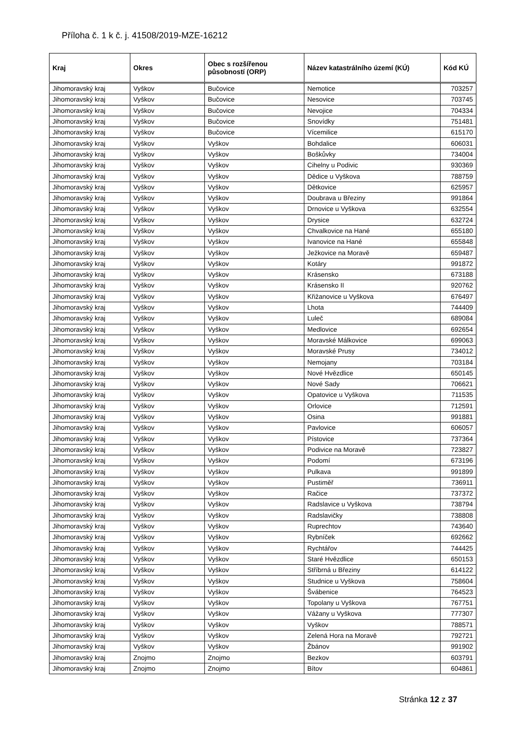Příloha č. 1 k č. j. 41508/2019-MZE-16212
| Kraj | Okres | Obec s rozšířenou působností (ORP) | Název katastrálního území (KÚ) | Kód KÚ |
| --- | --- | --- | --- | --- |
| Jihomoravský kraj | Vyškov | Bučovice | Nemotice | 703257 |
| Jihomoravský kraj | Vyškov | Bučovice | Nesovice | 703745 |
| Jihomoravský kraj | Vyškov | Bučovice | Nevojice | 704334 |
| Jihomoravský kraj | Vyškov | Bučovice | Snovídky | 751481 |
| Jihomoravský kraj | Vyškov | Bučovice | Vícemilice | 615170 |
| Jihomoravský kraj | Vyškov | Vyškov | Bohdalice | 606031 |
| Jihomoravský kraj | Vyškov | Vyškov | Boškůvky | 734004 |
| Jihomoravský kraj | Vyškov | Vyškov | Cihelny u Podivic | 930369 |
| Jihomoravský kraj | Vyškov | Vyškov | Dědice u Vyškova | 788759 |
| Jihomoravský kraj | Vyškov | Vyškov | Dětkovice | 625957 |
| Jihomoravský kraj | Vyškov | Vyškov | Doubrava u Březiny | 991864 |
| Jihomoravský kraj | Vyškov | Vyškov | Drnovice u Vyškova | 632554 |
| Jihomoravský kraj | Vyškov | Vyškov | Drysice | 632724 |
| Jihomoravský kraj | Vyškov | Vyškov | Chvalkovice na Hané | 655180 |
| Jihomoravský kraj | Vyškov | Vyškov | Ivanovice na Hané | 655848 |
| Jihomoravský kraj | Vyškov | Vyškov | Ježkovice na Moravě | 659487 |
| Jihomoravský kraj | Vyškov | Vyškov | Kotáry | 991872 |
| Jihomoravský kraj | Vyškov | Vyškov | Krásensko | 673188 |
| Jihomoravský kraj | Vyškov | Vyškov | Krásensko II | 920762 |
| Jihomoravský kraj | Vyškov | Vyškov | Křižanovice u Vyškova | 676497 |
| Jihomoravský kraj | Vyškov | Vyškov | Lhota | 744409 |
| Jihomoravský kraj | Vyškov | Vyškov | Luleč | 689084 |
| Jihomoravský kraj | Vyškov | Vyškov | Medlovice | 692654 |
| Jihomoravský kraj | Vyškov | Vyškov | Moravské Málkovice | 699063 |
| Jihomoravský kraj | Vyškov | Vyškov | Moravské Prusy | 734012 |
| Jihomoravský kraj | Vyškov | Vyškov | Nemojany | 703184 |
| Jihomoravský kraj | Vyškov | Vyškov | Nové Hvězdlice | 650145 |
| Jihomoravský kraj | Vyškov | Vyškov | Nové Sady | 706621 |
| Jihomoravský kraj | Vyškov | Vyškov | Opatovice u Vyškova | 711535 |
| Jihomoravský kraj | Vyškov | Vyškov | Orlovice | 712591 |
| Jihomoravský kraj | Vyškov | Vyškov | Osina | 991881 |
| Jihomoravský kraj | Vyškov | Vyškov | Pavlovice | 606057 |
| Jihomoravský kraj | Vyškov | Vyškov | Pístovice | 737364 |
| Jihomoravský kraj | Vyškov | Vyškov | Podivice na Moravě | 723827 |
| Jihomoravský kraj | Vyškov | Vyškov | Podomí | 673196 |
| Jihomoravský kraj | Vyškov | Vyškov | Pulkava | 991899 |
| Jihomoravský kraj | Vyškov | Vyškov | Pustiměř | 736911 |
| Jihomoravský kraj | Vyškov | Vyškov | Račice | 737372 |
| Jihomoravský kraj | Vyškov | Vyškov | Radslavice u Vyškova | 738794 |
| Jihomoravský kraj | Vyškov | Vyškov | Radslavičky | 738808 |
| Jihomoravský kraj | Vyškov | Vyškov | Ruprechtov | 743640 |
| Jihomoravský kraj | Vyškov | Vyškov | Rybníček | 692662 |
| Jihomoravský kraj | Vyškov | Vyškov | Rychtářov | 744425 |
| Jihomoravský kraj | Vyškov | Vyškov | Staré Hvězdlice | 650153 |
| Jihomoravský kraj | Vyškov | Vyškov | Stříbrná u Březiny | 614122 |
| Jihomoravský kraj | Vyškov | Vyškov | Studnice u Vyškova | 758604 |
| Jihomoravský kraj | Vyškov | Vyškov | Švábenice | 764523 |
| Jihomoravský kraj | Vyškov | Vyškov | Topolany u Vyškova | 767751 |
| Jihomoravský kraj | Vyškov | Vyškov | Vážany u Vyškova | 777307 |
| Jihomoravský kraj | Vyškov | Vyškov | Vyškov | 788571 |
| Jihomoravský kraj | Vyškov | Vyškov | Zelená Hora na Moravě | 792721 |
| Jihomoravský kraj | Vyškov | Vyškov | Žbánov | 991902 |
| Jihomoravský kraj | Znojmo | Znojmo | Bezkov | 603791 |
| Jihomoravský kraj | Znojmo | Znojmo | Bítov | 604861 |
Stránka 12 z 37